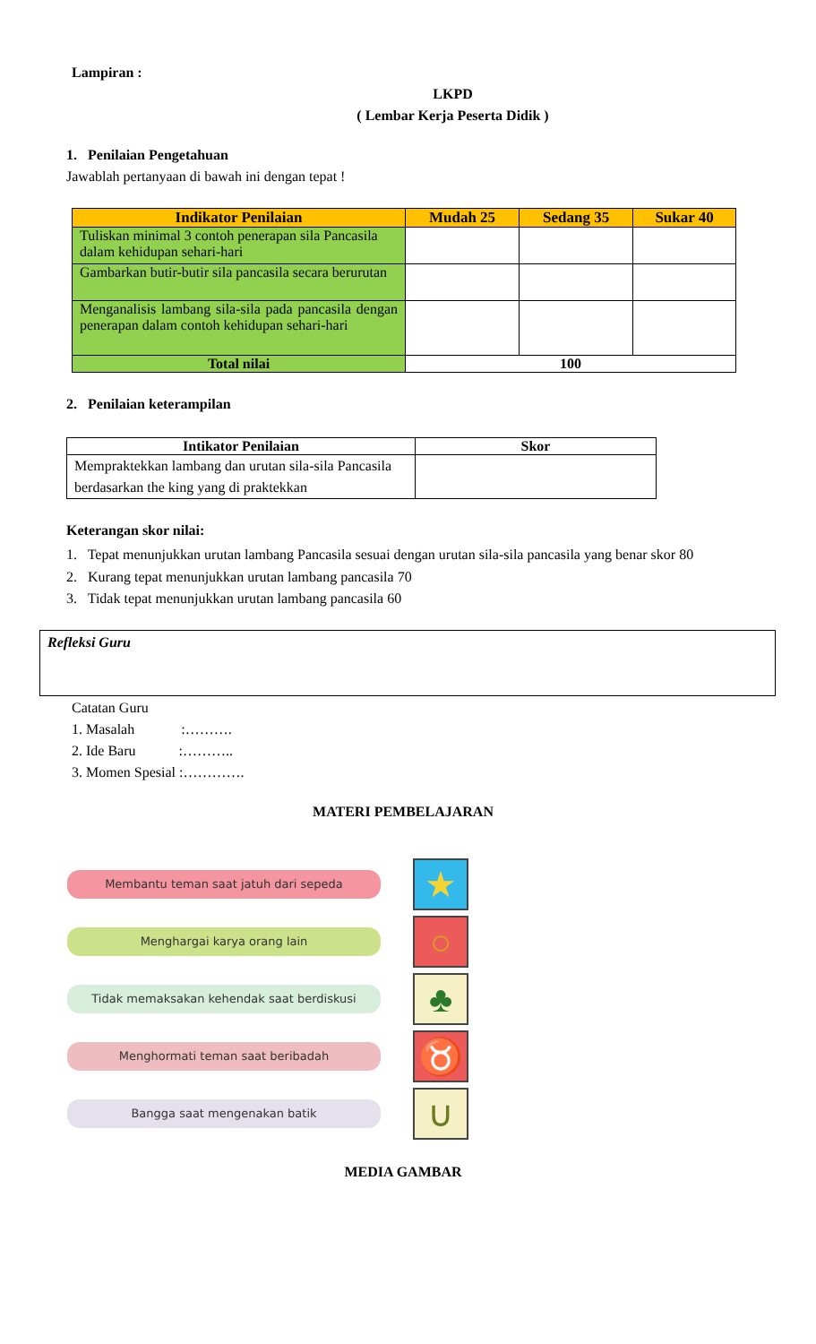Lampiran :
LKPD
( Lembar Kerja Peserta Didik )
1. Penilaian Pengetahuan
Jawablah pertanyaan di bawah ini dengan tepat !
| Indikator Penilaian | Mudah 25 | Sedang 35 | Sukar 40 |
| --- | --- | --- | --- |
| Tuliskan minimal 3 contoh penerapan sila Pancasila dalam kehidupan sehari-hari | | | |
| Gambarkan butir-butir sila pancasila secara berurutan | | | |
| Menganalisis lambang sila-sila pada pancasila dengan penerapan dalam contoh kehidupan sehari-hari | | | |
| Total nilai | 100 | | |
2. Penilaian keterampilan
| Intikator Penilaian | Skor |
| --- | --- |
| Mempraktekkan lambang dan urutan sila-sila Pancasila berdasarkan the king yang di praktekkan | |
Keterangan skor nilai:
1. Tepat menunjukkan urutan lambang Pancasila sesuai dengan urutan sila-sila pancasila yang benar skor 80
2. Kurang tepat menunjukkan urutan lambang pancasila 70
3. Tidak tepat menunjukkan urutan lambang pancasila 60
Refleksi Guru
Catatan Guru
1. Masalah :……….
2. Ide Baru :………..
3. Momen Spesial :………….
MATERI PEMBELAJARAN
Membantu teman saat jatuh dari sepeda
★
Menghargai karya orang lain
○
Tidak memaksakan kehendak saat berdiskusi
♣
Menghormati teman saat beribadah
♉
Bangga saat mengenakan batik
∪
MEDIA GAMBAR